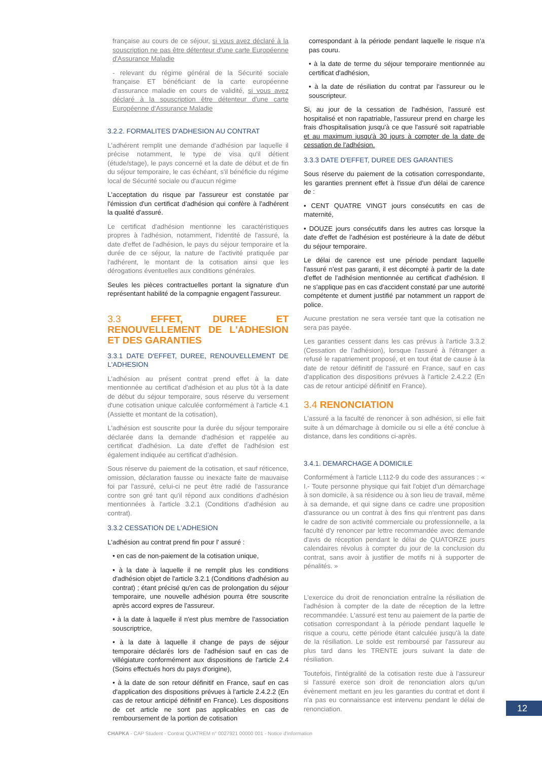française au cours de ce séjour, si vous avez déclaré à la souscription ne pas être détenteur d'une carte Européenne d'Assurance Maladie
- relevant du régime général de la Sécurité sociale française ET bénéficiant de la carte européenne d'assurance maladie en cours de validité, si vous avez déclaré à la souscription être détenteur d'une carte Européenne d'Assurance Maladie
3.2.2. FORMALITES D'ADHESION AU CONTRAT
L'adhérent remplit une demande d'adhésion par laquelle il précise notamment, le type de visa qu'il détient (étude/stage), le pays concerné et la date de début et de fin du séjour temporaire, le cas échéant, s'il bénéficie du régime local de Sécurité sociale ou d'aucun régime
L'acceptation du risque par l'assureur est constatée par l'émission d'un certificat d'adhésion qui confère à l'adhérent la qualité d'assuré.
Le certificat d'adhésion mentionne les caractéristiques propres à l'adhésion, notamment, l'identité de l'assuré, la date d'effet de l'adhésion, le pays du séjour temporaire et la durée de ce séjour, la nature de l'activité pratiquée par l'adhérent, le montant de la cotisation ainsi que les dérogations éventuelles aux conditions générales.
Seules les pièces contractuelles portant la signature d'un représentant habilité de la compagnie engagent l'assureur.
3.3 EFFET, DUREE ET RENOUVELLEMENT DE L'ADHESION ET DES GARANTIES
3.3.1 DATE D'EFFET, DUREE, RENOUVELLEMENT DE L'ADHESION
L'adhésion au présent contrat prend effet à la date mentionnée au certificat d'adhésion et au plus tôt à la date de début du séjour temporaire, sous réserve du versement d'une cotisation unique calculée conformément à l'article 4.1 (Assiette et montant de la cotisation),
L'adhésion est souscrite pour la durée du séjour temporaire déclarée dans la demande d'adhésion et rappelée au certificat d'adhésion. La date d'effet de l'adhésion est également indiquée au certificat d'adhésion.
Sous réserve du paiement de la cotisation, et sauf réticence, omission, déclaration fausse ou inexacte faite de mauvaise foi par l'assuré, celui-ci ne peut être radié de l'assurance contre son gré tant qu'il répond aux conditions d'adhésion mentionnées à l'article 3.2.1 (Conditions d'adhésion au contrat).
3.3.2 CESSATION DE L'ADHESION
L'adhésion au contrat prend fin pour l' assuré :
• en cas de non-paiement de la cotisation unique,
• à la date à laquelle il ne remplit plus les conditions d'adhésion objet de l'article 3.2.1 (Conditions d'adhésion au contrat) ; étant précisé qu'en cas de prolongation du séjour temporaire, une nouvelle adhésion pourra être souscrite après accord expres de l'assureur.
• à la date à laquelle il n'est plus membre de l'association souscriptrice,
• à la date à laquelle il change de pays de séjour temporaire déclarés lors de l'adhésion sauf en cas de villégiature conformément aux dispositions de l'article 2.4 (Soins effectués hors du pays d'origine),
• à la date de son retour définitif en France, sauf en cas d'application des dispositions prévues à l'article 2.4.2.2 (En cas de retour anticipé définitif en France). Les dispositions de cet article ne sont pas applicables en cas de remboursement de la portion de cotisation
correspondant à la période pendant laquelle le risque n'a pas couru.
• à la date de terme du séjour temporaire mentionnée au certificat d'adhésion,
• à la date de résiliation du contrat par l'assureur ou le souscripteur.
Si, au jour de la cessation de l'adhésion, l'assuré est hospitalisé et non rapatriable, l'assureur prend en charge les frais d'hospitalisation jusqu'à ce que l'assuré soit rapatriable et au maximum jusqu'à 30 jours à compter de la date de cessation de l'adhésion.
3.3.3 DATE D'EFFET, DUREE DES GARANTIES
Sous réserve du paiement de la cotisation correspondante, les garanties prennent effet à l'issue d'un délai de carence de :
• CENT QUATRE VINGT jours consécutifs en cas de maternité,
• DOUZE jours consécutifs dans les autres cas lorsque la date d'effet de l'adhésion est postérieure à la date de début du séjour temporaire.
Le délai de carence est une période pendant laquelle l'assuré n'est pas garanti, il est décompté à partir de la date d'effet de l'adhésion mentionnée au certificat d'adhésion. Il ne s'applique pas en cas d'accident constaté par une autorité compétente et dument justifié par notamment un rapport de police.
Aucune prestation ne sera versée tant que la cotisation ne sera pas payée.
Les garanties cessent dans les cas prévus à l'article 3.3.2 (Cessation de l'adhésion), lorsque l'assuré à l'étranger a refusé le rapatriement proposé, et en tout état de cause à la date de retour définitif de l'assuré en France, sauf en cas d'application des dispositions prévues à l'article 2.4.2.2 (En cas de retour anticipé définitif en France).
3.4 RENONCIATION
L'assuré a la faculté de renoncer à son adhésion, si elle fait suite à un démarchage à domicile ou si elle a été conclue à distance, dans les conditions ci-après.
3.4.1. DEMARCHAGE A DOMICILE
Conformément à l'article L112-9 du code des assurances : « I.- Toute personne physique qui fait l'objet d'un démarchage à son domicile, à sa résidence ou à son lieu de travail, même à sa demande, et qui signe dans ce cadre une proposition d'assurance ou un contrat à des fins qui n'entrent pas dans le cadre de son activité commerciale ou professionnelle, a la faculté d'y renoncer par lettre recommandée avec demande d'avis de réception pendant le délai de QUATORZE jours calendaires révolus à compter du jour de la conclusion du contrat, sans avoir à justifier de motifs ni à supporter de pénalités. »
L'exercice du droit de renonciation entraîne la résiliation de l'adhésion à compter de la date de réception de la lettre recommandée. L'assuré est tenu au paiement de la partie de cotisation correspondant à la période pendant laquelle le risque a couru, cette période étant calculée jusqu'à la date de la résiliation. Le solde est remboursé par l'assureur au plus tard dans les TRENTE jours suivant la date de résiliation.
Toutefois, l'intégralité de la cotisation reste due à l'assureur si l'assuré exerce son droit de renonciation alors qu'un évènement mettant en jeu les garanties du contrat et dont il n'a pas eu connaissance est intervenu pendant le délai de renonciation.
12
CHAPKA - CAP Student - Contrat QUATREM n° 0027921 00000 001 - Notice d'information